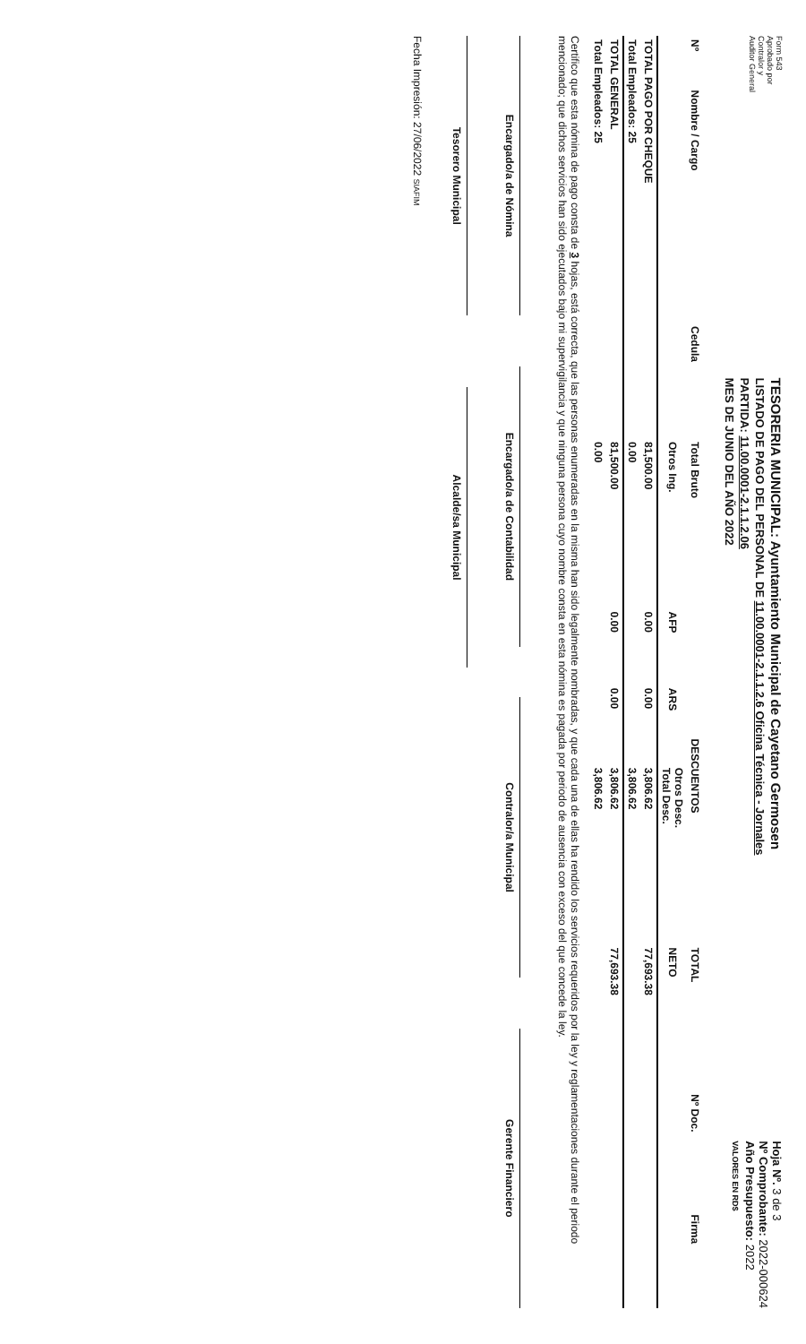Form 543
Aprobado por
Contralor y
Auditor General
TESORERIA MUNICIPAL: Ayuntamiento Municipal de Cayetano Germosen
LISTADO DE PAGO DEL PERSONAL DE 11.00.0001-2.1.1.2.6 Oficina Técnica - Jornales
PARTIDA: 11.00.0001-2.1.1.2.06
MES DE JUNIO DEL AÑO 2022
Hoja Nº. 3 de 3
Nº Comprobante: 2022-000624
Año Presupuesto: 2022
VALORES EN RD$
| Nº | Nombre / Cargo | Cedula | Total Bruto | DESCUENTOS | | | TOTAL | Nº Doc. | Firma |
| --- | --- | --- | --- | --- | --- | --- | --- | --- | --- |
| | | | Otros Ing. | AFP | ARS | Otros Desc. Total Desc. | NETO | | |
| TOTAL PAGO POR CHEQUE | | | 81,500.00 | 0.00 | 0.00 | 3,806.62 | 77,693.38 | | |
| Total Empleados: 25 | | | 0.00 | | | 3,806.62 | | | |
| TOTAL GENERAL | | | 81,500.00 | 0.00 | 0.00 | 3,806.62 | 77,693.38 | | |
| Total Empleados: 25 | | | 0.00 | | | 3,806.62 | | | |
Certifico que esta nómina de pago consta de 3 hojas, está correcta, que las personas enumeradas en la misma han sido legalmente nombradas, y que cada una de ellas ha rendido los servicios requeridos por la ley y reglamentaciones durante el periodo mencionado; que dichos servicios han sido ejecutados bajo mi supervigilancia y que ninguna persona cuyo nombre consta en esta nómina es pagada por periodo de ausencia con exceso del que concede la ley.
Encargado/a de Nómina
Encargado/a de Contabilidad
Contralor/a Municipal
Gerente Financiero
Tesorero Municipal
Alcalde/sa Municipal
Fecha Impresión: 27/06/2022 SIAFIM